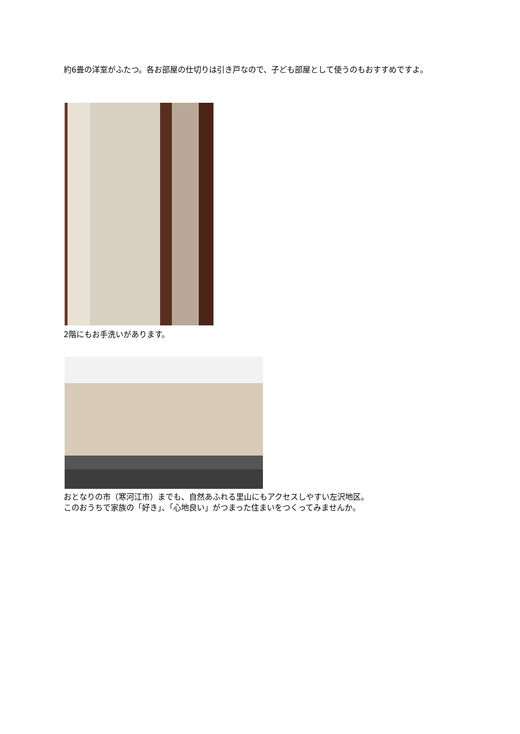約6畳の洋室がふたつ。各お部屋の仕切りは引き戸なので、子ども部屋として使うのもおすすめですよ。
2階にもお手洗いがあります。
おとなりの市（寒河江市）までも、自然あふれる里山にもアクセスしやすい左沢地区。
このおうちで家族の「好き」、「心地良い」がつまった住まいをつくってみませんか。